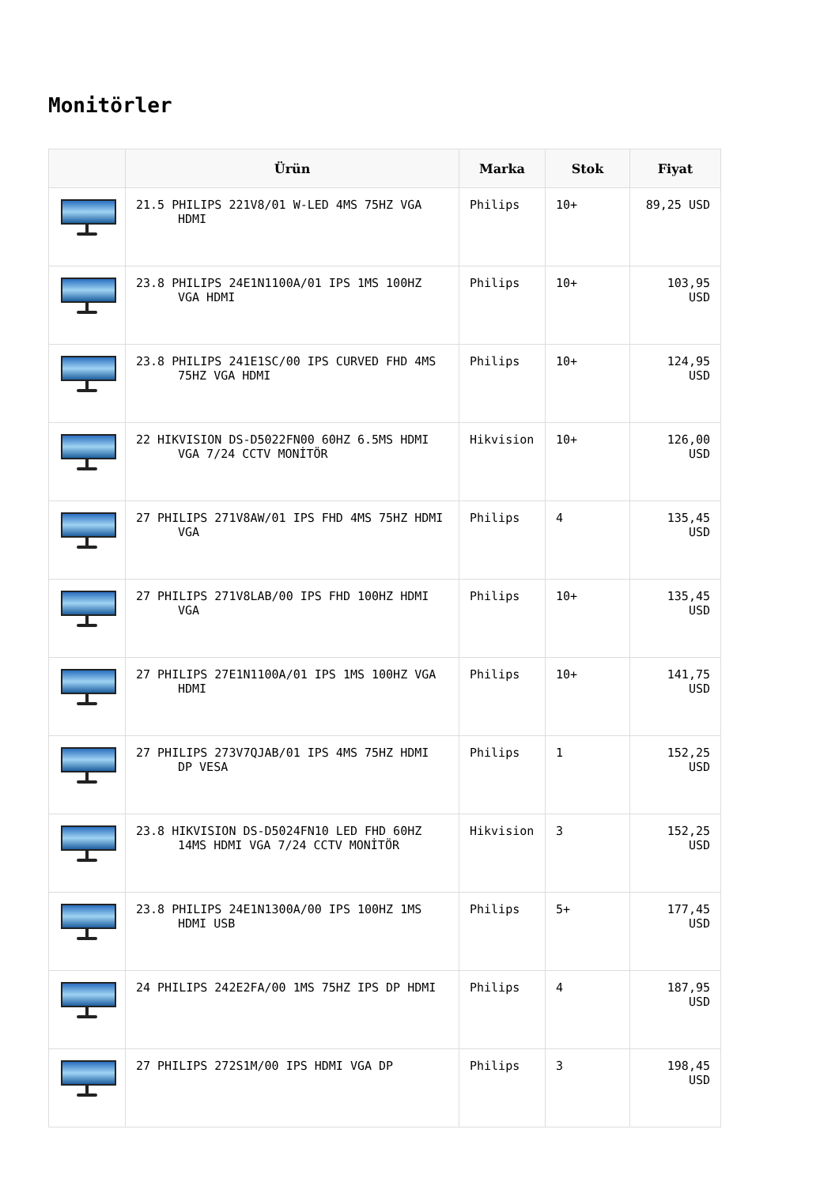Monitörler
| | Ürün | Marka | Stok | Fiyat |
| --- | --- | --- | --- | --- |
| | 21.5 PHILIPS 221V8/01 W-LED 4MS 75HZ VGA HDMI | Philips | 10+ | 89,25 USD |
| | 23.8 PHILIPS 24E1N1100A/01 IPS 1MS 100HZ VGA HDMI | Philips | 10+ | 103,95 USD |
| | 23.8 PHILIPS 241E1SC/00 IPS CURVED FHD 4MS 75HZ VGA HDMI | Philips | 10+ | 124,95 USD |
| | 22 HIKVISION DS-D5022FN00 60HZ 6.5MS HDMI VGA 7/24 CCTV MONİTÖR | Hikvision | 10+ | 126,00 USD |
| | 27 PHILIPS 271V8AW/01 IPS FHD 4MS 75HZ HDMI VGA | Philips | 4 | 135,45 USD |
| | 27 PHILIPS 271V8LAB/00 IPS FHD 100HZ HDMI VGA | Philips | 10+ | 135,45 USD |
| | 27 PHILIPS 27E1N1100A/01 IPS 1MS 100HZ VGA HDMI | Philips | 10+ | 141,75 USD |
| | 27 PHILIPS 273V7QJAB/01 IPS 4MS 75HZ HDMI DP VESA | Philips | 1 | 152,25 USD |
| | 23.8 HIKVISION DS-D5024FN10 LED FHD 60HZ 14MS HDMI VGA 7/24 CCTV MONİTÖR | Hikvision | 3 | 152,25 USD |
| | 23.8 PHILIPS 24E1N1300A/00 IPS 100HZ 1MS HDMI USB | Philips | 5+ | 177,45 USD |
| | 24 PHILIPS 242E2FA/00 1MS 75HZ IPS DP HDMI | Philips | 4 | 187,95 USD |
| | 27 PHILIPS 272S1M/00 IPS HDMI VGA DP | Philips | 3 | 198,45 USD |